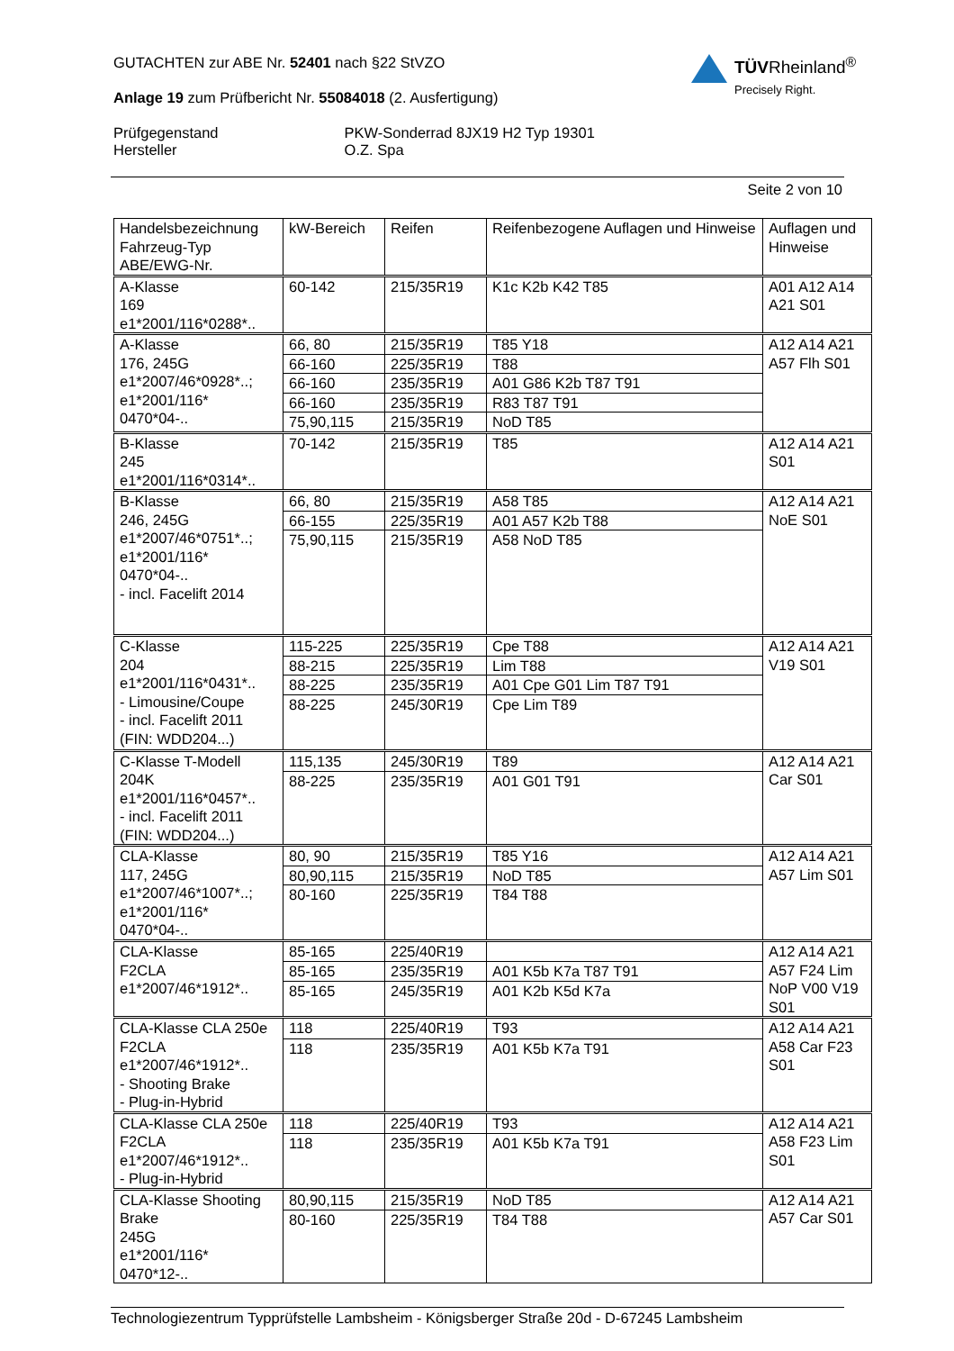TÜVRheinland<sup>®</sup>
Precisely Right.
GUTACHTEN zur ABE Nr. 52401 nach §22 StVZO
Anlage 19 zum Prüfbericht Nr. 55084018 (2. Ausfertigung)
Prüfgegenstand PKW-Sonderrad 8JX19 H2 Typ 19301
Hersteller O.Z. Spa
Seite 2 von 10
| Handelsbezeichnung Fahrzeug-Typ ABE/EWG-Nr. | kW-Bereich | Reifen | Reifenbezogene Auflagen und Hinweise | Auflagen und Hinweise |
| --- | --- | --- | --- | --- |
| A-Klasse 169 e1*2001/116*0288*.. | 60-142 | 215/35R19 | K1c K2b K42 T85 | A01 A12 A14 A21 S01 |
| A-Klasse 176, 245G e1*2007/46*0928*..; e1*2001/116* 0470*04-.. | 66, 80 | 215/35R19 | T85 Y18 | A12 A14 A21 A57 Flh S01 |
| | 66-160 | 225/35R19 | T88 | |
| | 66-160 | 235/35R19 | A01 G86 K2b T87 T91 | |
| | 66-160 | 235/35R19 | R83 T87 T91 | |
| | 75,90,115 | 215/35R19 | NoD T85 | |
| B-Klasse 245 e1*2001/116*0314*.. | 70-142 | 215/35R19 | T85 | A12 A14 A21 S01 |
| B-Klasse 246, 245G e1*2007/46*0751*..; e1*2001/116* 0470*04-.. - incl. Facelift 2014 | 66, 80 | 215/35R19 | A58 T85 | A12 A14 A21 NoE S01 |
| | 66-155 | 225/35R19 | A01 A57 K2b T88 | |
| | 75,90,115 | 215/35R19 | A58 NoD T85 | |
| C-Klasse 204 e1*2001/116*0431*.. - Limousine/Coupe - incl. Facelift 2011 (FIN: WDD204...) | 115-225 | 225/35R19 | Cpe T88 | A12 A14 A21 V19 S01 |
| | 88-215 | 225/35R19 | Lim T88 | |
| | 88-225 | 235/35R19 | A01 Cpe G01 Lim T87 T91 | |
| | 88-225 | 245/30R19 | Cpe Lim T89 | |
| C-Klasse T-Modell 204K e1*2001/116*0457*.. - incl. Facelift 2011 (FIN: WDD204...) | 115,135 | 245/30R19 | T89 | A12 A14 A21 Car S01 |
| | 88-225 | 235/35R19 | A01 G01 T91 | |
| CLA-Klasse 117, 245G e1*2007/46*1007*..; e1*2001/116* 0470*04-.. | 80, 90 | 215/35R19 | T85 Y16 | A12 A14 A21 A57 Lim S01 |
| | 80,90,115 | 215/35R19 | NoD T85 | |
| | 80-160 | 225/35R19 | T84 T88 | |
| CLA-Klasse F2CLA e1*2007/46*1912*.. | 85-165 | 225/40R19 | | A12 A14 A21 A57 F24 Lim NoP V00 V19 S01 |
| | 85-165 | 235/35R19 | A01 K5b K7a T87 T91 | |
| | 85-165 | 245/35R19 | A01 K2b K5d K7a | |
| CLA-Klasse CLA 250e F2CLA e1*2007/46*1912*.. - Shooting Brake - Plug-in-Hybrid | 118 | 225/40R19 | T93 | A12 A14 A21 A58 Car F23 S01 |
| | 118 | 235/35R19 | A01 K5b K7a T91 | |
| CLA-Klasse CLA 250e F2CLA e1*2007/46*1912*.. - Plug-in-Hybrid | 118 | 225/40R19 | T93 | A12 A14 A21 A58 F23 Lim S01 |
| | 118 | 235/35R19 | A01 K5b K7a T91 | |
| CLA-Klasse Shooting Brake 245G e1*2001/116* 0470*12-.. | 80,90,115 | 215/35R19 | NoD T85 | A12 A14 A21 A57 Car S01 |
| | 80-160 | 225/35R19 | T84 T88 | |
Technologiezentrum Typprüfstelle Lambsheim - Königsberger Straße 20d - D-67245 Lambsheim